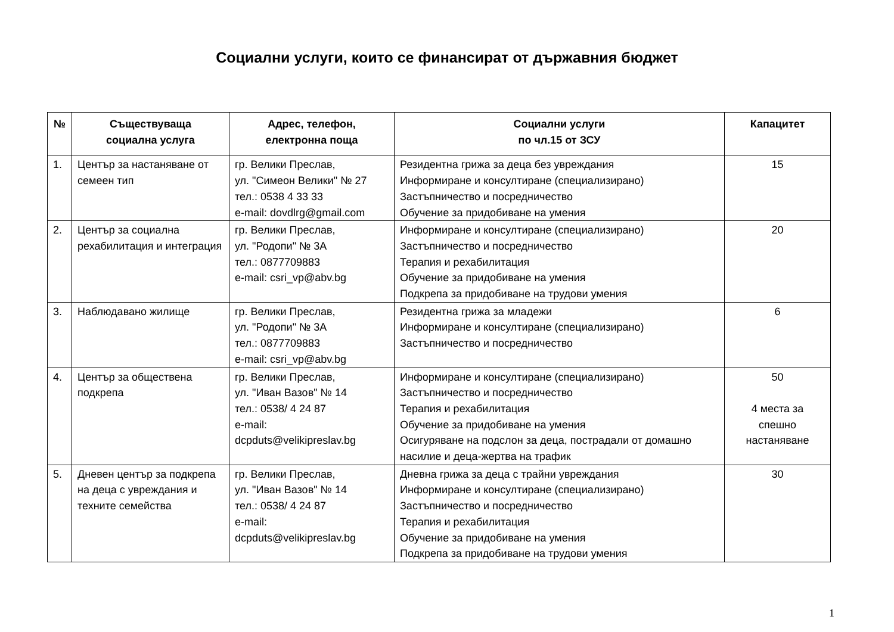Социални услуги, които се финансират от държавния бюджет
| № | Съществуваща социална услуга | Адрес, телефон, електронна поща | Социални услуги по чл.15 от ЗСУ | Капацитет |
| --- | --- | --- | --- | --- |
| 1. | Център за настаняване от семеен тип | гр. Велики Преслав, ул. "Симеон Велики" № 27 тел.: 0538 4 33 33 e-mail: dovdlrg@gmail.com | Резидентна грижа за деца без увреждания Информиране и консултиране (специализирано) Застъпничество и посредничество Обучение за придобиване на умения | 15 |
| 2. | Център за социална рехабилитация и интеграция | гр. Велики Преслав, ул. "Родопи" № 3А тел.: 0877709883 e-mail: csri_vp@abv.bg | Информиране и консултиране (специализирано) Застъпничество и посредничество Терапия и рехабилитация Обучение за придобиване на умения Подкрепа за придобиване на трудови умения | 20 |
| 3. | Наблюдавано жилище | гр. Велики Преслав, ул. "Родопи" № 3А тел.: 0877709883 e-mail: csri_vp@abv.bg | Резидентна грижа за младежи Информиране и консултиране (специализирано) Застъпничество и посредничество | 6 |
| 4. | Център за обществена подкрепа | гр. Велики Преслав, ул. "Иван Вазов" № 14 тел.: 0538/ 4 24 87 e-mail: dcpduts@velikipreslav.bg | Информиране и консултиране (специализирано) Застъпничество и посредничество Терапия и рехабилитация Обучение за придобиване на умения Осигуряване на подслон за деца, пострадали от домашно насилие и деца-жертва на трафик | 50 4 места за спешно настаняване |
| 5. | Дневен център за подкрепа на деца с увреждания и техните семейства | гр. Велики Преслав, ул. "Иван Вазов" № 14 тел.: 0538/ 4 24 87 e-mail: dcpduts@velikipreslav.bg | Дневна грижа за деца с трайни увреждания Информиране и консултиране (специализирано) Застъпничество и посредничество Терапия и рехабилитация Обучение за придобиване на умения Подкрепа за придобиване на трудови умения | 30 |
1